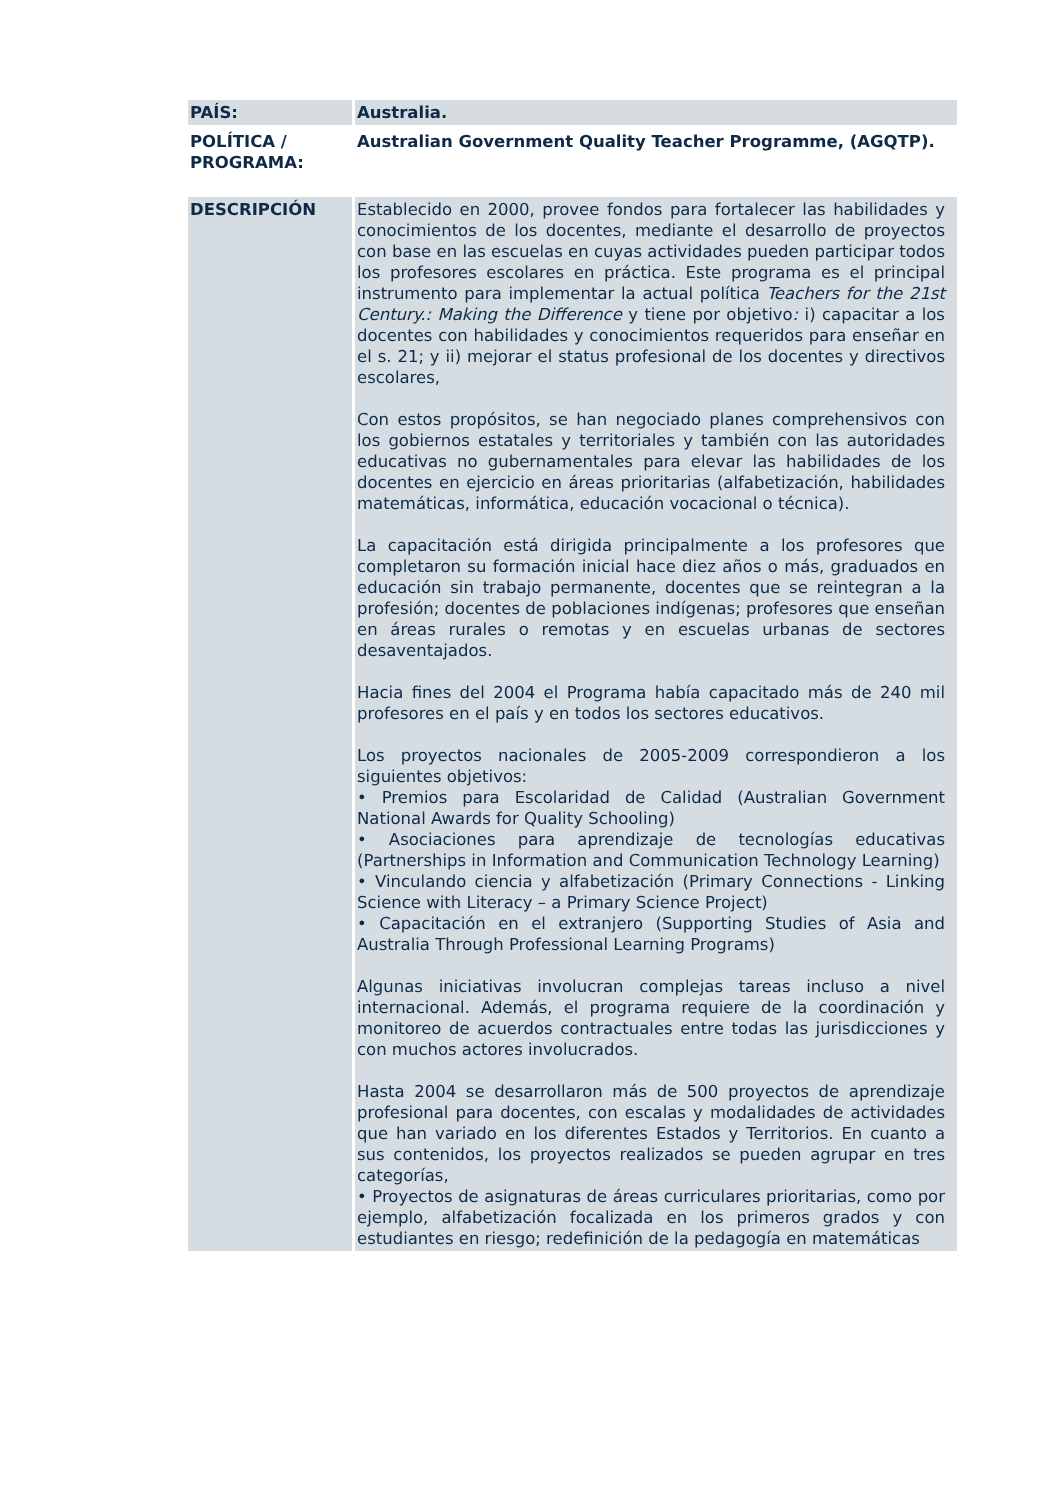| PAÍS: | Australia. |
| POLÍTICA / PROGRAMA: | Australian Government Quality Teacher Programme, (AGQTP). |
| DESCRIPCIÓN | Establecido en 2000, provee fondos para fortalecer las habilidades y conocimientos de los docentes, mediante el desarrollo de proyectos con base en las escuelas en cuyas actividades pueden participar todos los profesores escolares en práctica. Este programa es el principal instrumento para implementar la actual política Teachers for the 21st Century.: Making the Difference y tiene por objetivo : i) capacitar a los docentes con habilidades y conocimientos requeridos para enseñar en el s. 21; y ii) mejorar el status profesional de los docentes y directivos escolares, Con estos propósitos, se han negociado planes comprehensivos con los gobiernos estatales y territoriales y también con las autoridades educativas no gubernamentales para elevar las habilidades de los docentes en ejercicio en áreas prioritarias (alfabetización, habilidades matemáticas, informática, educación vocacional o técnica). La capacitación está dirigida principalmente a los profesores que completaron su formación inicial hace diez años o más, graduados en educación sin trabajo permanente, docentes que se reintegran a la profesión; docentes de poblaciones indígenas; profesores que enseñan en áreas rurales o remotas y en escuelas urbanas de sectores desaventajados. Hacia fines del 2004 el Programa había capacitado más de 240 mil profesores en el país y en todos los sectores educativos. Los proyectos nacionales de 2005-2009 correspondieron a los siguientes objetivos: • Premios para Escolaridad de Calidad (Australian Government National Awards for Quality Schooling) • Asociaciones para aprendizaje de tecnologías educativas (Partnerships in Information and Communication Technology Learning) • Vinculando ciencia y alfabetización (Primary Connections - Linking Science with Literacy – a Primary Science Project) • Capacitación en el extranjero (Supporting Studies of Asia and Australia Through Professional Learning Programs) Algunas iniciativas involucran complejas tareas incluso a nivel internacional. Además, el programa requiere de la coordinación y monitoreo de acuerdos contractuales entre todas las jurisdicciones y con muchos actores involucrados. Hasta 2004 se desarrollaron más de 500 proyectos de aprendizaje profesional para docentes, con escalas y modalidades de actividades que han variado en los diferentes Estados y Territorios. En cuanto a sus contenidos, los proyectos realizados se pueden agrupar en tres categorías, • Proyectos de asignaturas de áreas curriculares prioritarias, como por ejemplo, alfabetización focalizada en los primeros grados y con estudiantes en riesgo; redefinición de la pedagogía en matemáticas |